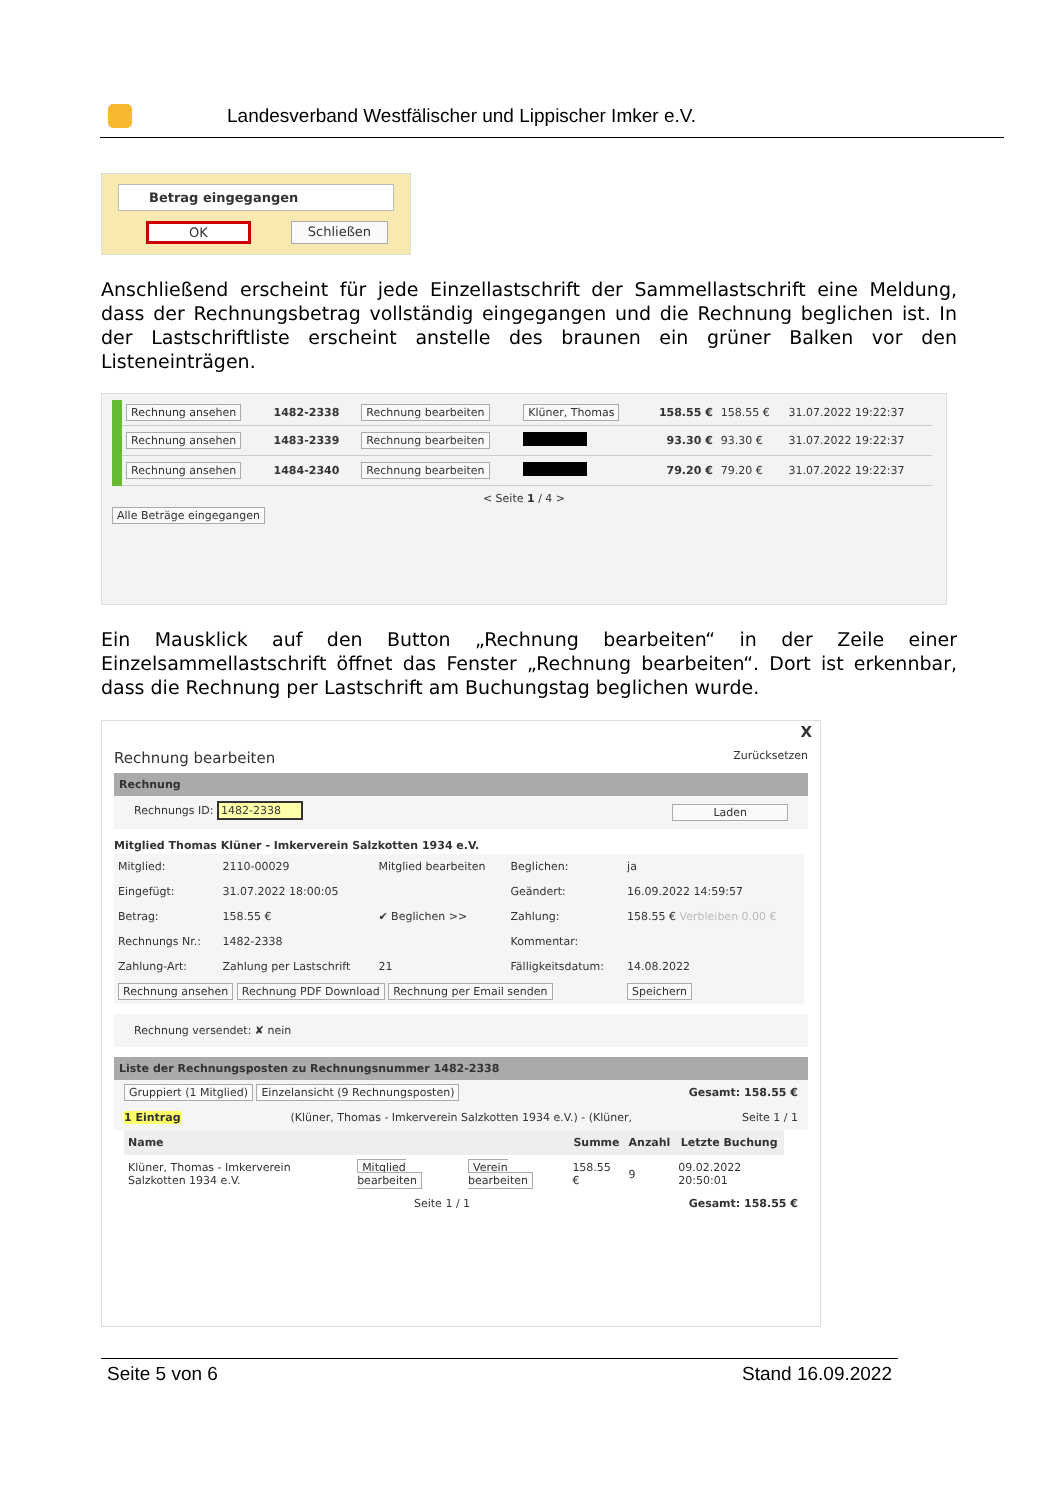Landesverband Westfälischer und Lippischer Imker e.V.
Betrag eingegangen
OK Schließen
Anschließend erscheint für jede Einzellastschrift der Sammellastschrift eine Meldung, dass der Rechnungsbetrag vollständig eingegangen und die Rechnung beglichen ist. In der Lastschriftliste erscheint anstelle des braunen ein grüner Balken vor den Listeneinträgen.
| Rechnung ansehen | 1482-2338 | Rechnung bearbeiten | Klüner, Thomas | 158.55 € | 158.55 € | 31.07.2022 19:22:37 |
| Rechnung ansehen | 1483-2339 | Rechnung bearbeiten | | 93.30 € | 93.30 € | 31.07.2022 19:22:37 |
| Rechnung ansehen | 1484-2340 | Rechnung bearbeiten | | 79.20 € | 79.20 € | 31.07.2022 19:22:37 |
< Seite 1 / 4 >
Alle Beträge eingegangen
Ein Mausklick auf den Button „Rechnung bearbeiten“ in der Zeile einer Einzelsammellastschrift öffnet das Fenster „Rechnung bearbeiten“. Dort ist erkennbar, dass die Rechnung per Lastschrift am Buchungstag beglichen wurde.
X
Rechnung bearbeiten Zurücksetzen
Rechnung
Rechnungs ID: 1482-2338 Laden
Mitglied Thomas Klüner - Imkerverein Salzkotten 1934 e.V.
| Mitglied: | 2110-00029 | Mitglied bearbeiten | Beglichen: | ja |
| Eingefügt: | 31.07.2022 18:00:05 | | Geändert: | 16.09.2022 14:59:57 |
| Betrag: | 158.55 € | ✔ Beglichen >> | Zahlung: | 158.55 € Verbleiben 0.00 € |
| Rechnungs Nr.: | 1482-2338 | | Kommentar: | |
| Zahlung-Art: | Zahlung per Lastschrift | 21 | Fälligkeitsdatum: | 14.08.2022 |
| Rechnung ansehen Rechnung PDF Download Rechnung per Email senden | | | | Speichern |
Rechnung versendet: ✘ nein
Liste der Rechnungsposten zu Rechnungsnummer 1482-2338
Gruppiert (1 Mitglied) Einzelansicht (9 Rechnungsposten) Gesamt: 158.55 €
1 Eintrag (Klüner, Thomas - Imkerverein Salzkotten 1934 e.V.) - (Klüner, Seite 1 / 1
| Name | | | Summe | Anzahl | Letzte Buchung |
| --- | --- | --- | --- | --- | --- |
| Klüner, Thomas - Imkerverein Salzkotten 1934 e.V. | Mitglied bearbeiten | Verein bearbeiten | 158.55 € | 9 | 09.02.2022 20:50:01 |
Seite 1 / 1 Gesamt: 158.55 €
Seite 5 von 6 Stand 16.09.2022